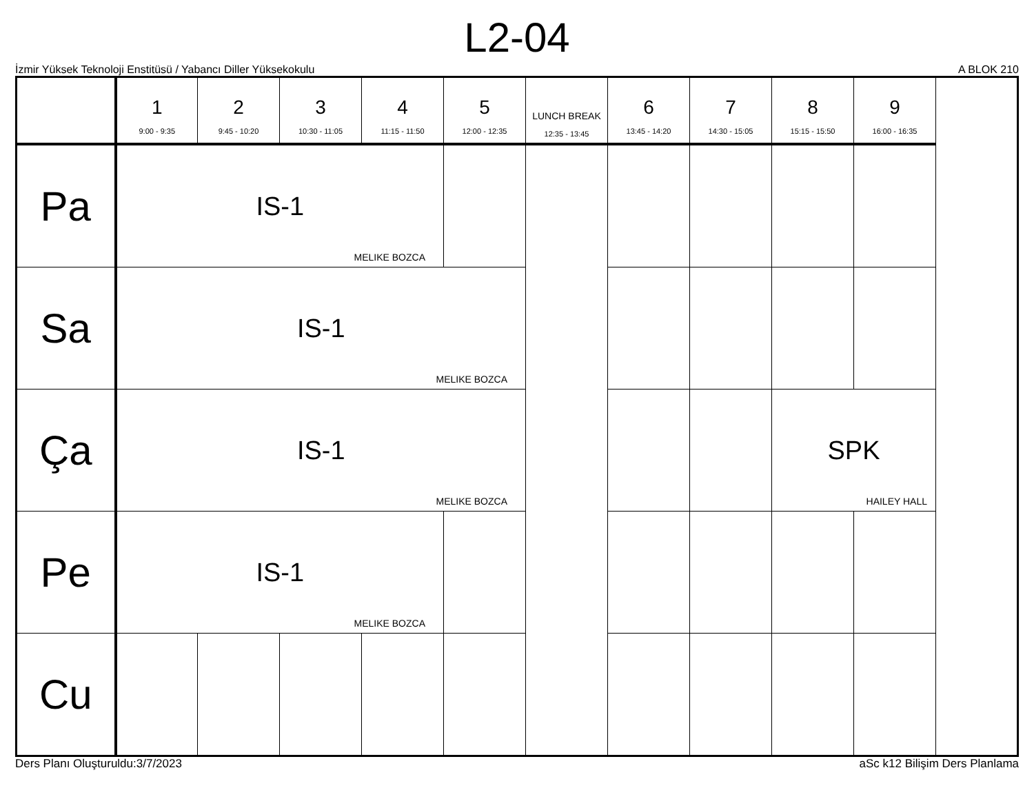L2-04
İzmir Yüksek Teknoloji Enstitüsü / Yabancı Diller Yüksekokulu A BLOK 210
| | 1 9:00 - 9:35 | 2 9:45 - 10:20 | 3 10:30 - 11:05 | 4 11:15 - 11:50 | 5 12:00 - 12:35 | LUNCH BREAK 12:35 - 13:45 | 6 13:45 - 14:20 | 7 14:30 - 15:05 | 8 15:15 - 15:50 | 9 16:00 - 16:35 |
| --- | --- | --- | --- | --- | --- | --- | --- | --- | --- | --- |
| Pa | IS-1 MELIKE BOZCA | | | | | | | | | |
| Sa | IS-1 MELIKE BOZCA | | | | | | | | | |
| Ça | IS-1 MELIKE BOZCA | | | | | | | | SPK HAILEY HALL | |
| Pe | IS-1 MELIKE BOZCA | | | | | | | | | |
| Cu | | | | | | | | | | |
Ders Planı Oluşturuldu:3/7/2023 aSc k12 Bilişim Ders Planlama